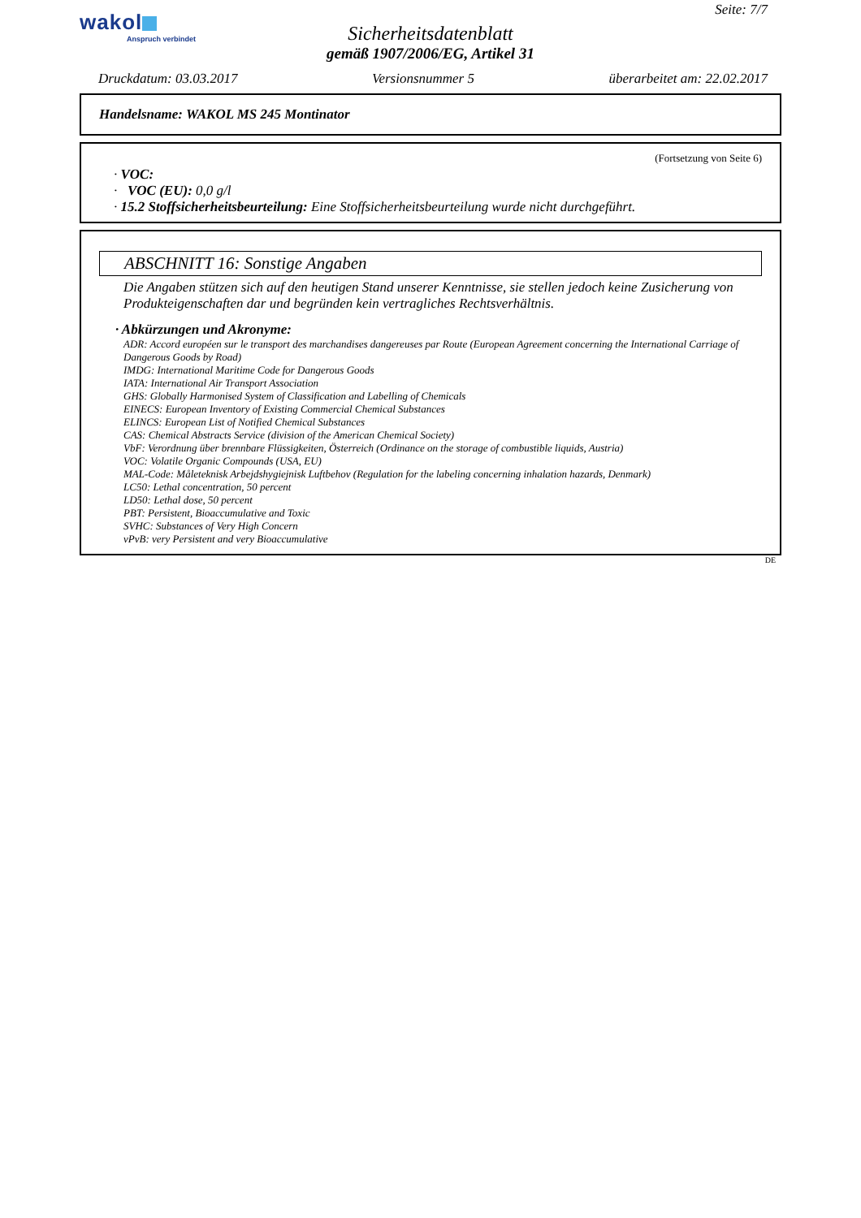wakol
Anspruch verbindet
Seite: 7/7
Sicherheitsdatenblatt
gemäß 1907/2006/EG, Artikel 31
Druckdatum: 03.03.2017 Versionsnummer 5 überarbeitet am: 22.02.2017
Handelsname: WAKOL MS 245 Montinator
(Fortsetzung von Seite 6)
· VOC:
· VOC (EU): 0,0 g/l
· 15.2 Stoffsicherheitsbeurteilung: Eine Stoffsicherheitsbeurteilung wurde nicht durchgeführt.
ABSCHNITT 16: Sonstige Angaben
Die Angaben stützen sich auf den heutigen Stand unserer Kenntnisse, sie stellen jedoch keine Zusicherung von Produkteigenschaften dar und begründen kein vertragliches Rechtsverhältnis.
· Abkürzungen und Akronyme:
ADR: Accord européen sur le transport des marchandises dangereuses par Route (European Agreement concerning the International Carriage of Dangerous Goods by Road)
IMDG: International Maritime Code for Dangerous Goods
IATA: International Air Transport Association
GHS: Globally Harmonised System of Classification and Labelling of Chemicals
EINECS: European Inventory of Existing Commercial Chemical Substances
ELINCS: European List of Notified Chemical Substances
CAS: Chemical Abstracts Service (division of the American Chemical Society)
VbF: Verordnung über brennbare Flüssigkeiten, Österreich (Ordinance on the storage of combustible liquids, Austria)
VOC: Volatile Organic Compounds (USA, EU)
MAL-Code: Måleteknisk Arbejdshygiejnisk Luftbehov (Regulation for the labeling concerning inhalation hazards, Denmark)
LC50: Lethal concentration, 50 percent
LD50: Lethal dose, 50 percent
PBT: Persistent, Bioaccumulative and Toxic
SVHC: Substances of Very High Concern
vPvB: very Persistent and very Bioaccumulative
DE